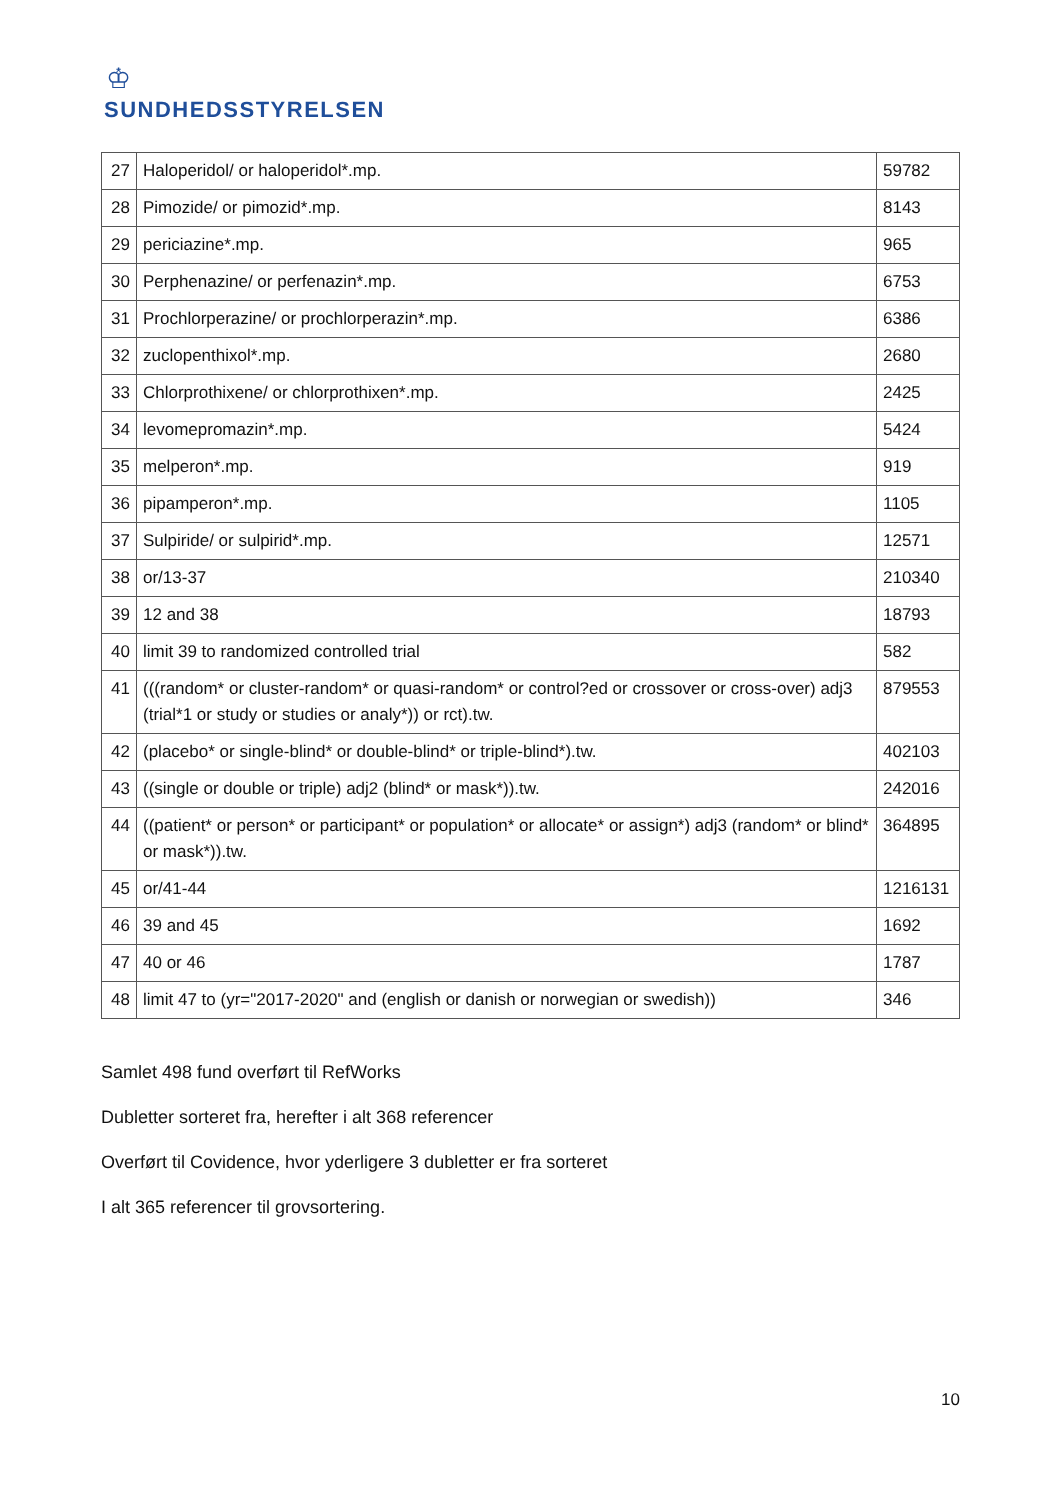♔
SUNDHEDSSTYRELSEN
| 27 | Haloperidol/ or haloperidol*.mp. | 59782 |
| 28 | Pimozide/ or pimozid*.mp. | 8143 |
| 29 | periciazine*.mp. | 965 |
| 30 | Perphenazine/ or perfenazin*.mp. | 6753 |
| 31 | Prochlorperazine/ or prochlorperazin*.mp. | 6386 |
| 32 | zuclopenthixol*.mp. | 2680 |
| 33 | Chlorprothixene/ or chlorprothixen*.mp. | 2425 |
| 34 | levomepromazin*.mp. | 5424 |
| 35 | melperon*.mp. | 919 |
| 36 | pipamperon*.mp. | 1105 |
| 37 | Sulpiride/ or sulpirid*.mp. | 12571 |
| 38 | or/13-37 | 210340 |
| 39 | 12 and 38 | 18793 |
| 40 | limit 39 to randomized controlled trial | 582 |
| 41 | (((random* or cluster-random* or quasi-random* or control?ed or crossover or cross-over) adj3 (trial*1 or study or studies or analy*)) or rct).tw. | 879553 |
| 42 | (placebo* or single-blind* or double-blind* or triple-blind*).tw. | 402103 |
| 43 | ((single or double or triple) adj2 (blind* or mask*)).tw. | 242016 |
| 44 | ((patient* or person* or participant* or population* or allocate* or assign*) adj3 (random* or blind* or mask*)).tw. | 364895 |
| 45 | or/41-44 | 1216131 |
| 46 | 39 and 45 | 1692 |
| 47 | 40 or 46 | 1787 |
| 48 | limit 47 to (yr="2017-2020" and (english or danish or norwegian or swedish)) | 346 |
Samlet 498 fund overført til RefWorks
Dubletter sorteret fra, herefter i alt 368 referencer
Overført til Covidence, hvor yderligere 3 dubletter er fra sorteret
I alt 365 referencer til grovsortering.
10